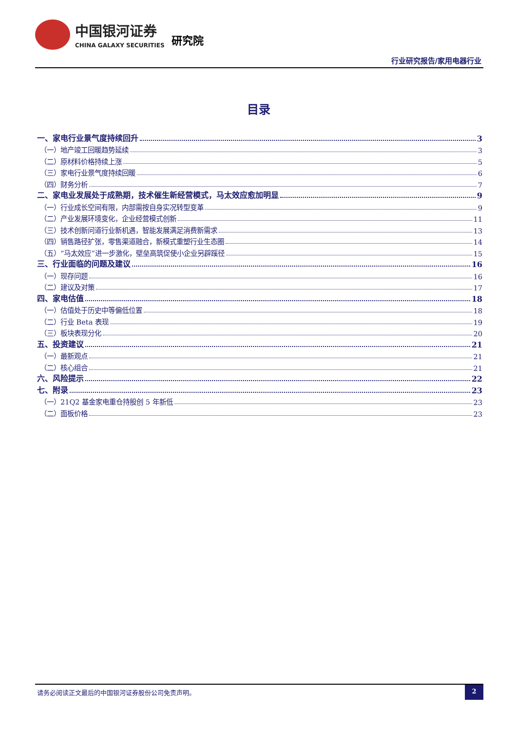中国银河证券
CHINA GALAXY SECURITIES
研究院
行业研究报告/家用电器行业
目录
一、家电行业景气度持续回升 3
（一）地产竣工回暖趋势延续 3
（二）原材料价格持续上涨 5
（三）家电行业景气度持续回暖 6
（四）财务分析 7
二、家电业发展处于成熟期，技术催生新经营模式，马太效应愈加明显 9
（一）行业成长空间有限，内部需按自身实况转型变革 9
（二）产业发展环境变化，企业经营模式创新 11
（三）技术创新问道行业新机遇，智能发展满足消费新需求 13
（四）销售路径扩张，零售渠道融合，新模式重塑行业生态圈 14
（五）“马太效应”进一步激化，壁垒高筑促使小企业另辟蹊径 15
三、行业面临的问题及建议 16
（一）现存问题 16
（二）建议及对策 17
四、家电估值 18
（一）估值处于历史中等偏低位置 18
（二）行业 Beta 表现 19
（三）板块表现分化 20
五、投资建议 21
（一）最新观点 21
（二）核心组合 21
六、风险提示 22
七、附录 23
（一）21Q2 基金家电重仓持股创 5 年新低 23
（二）面板价格 23
请务必阅读正文最后的中国银河证券股份公司免责声明。
2